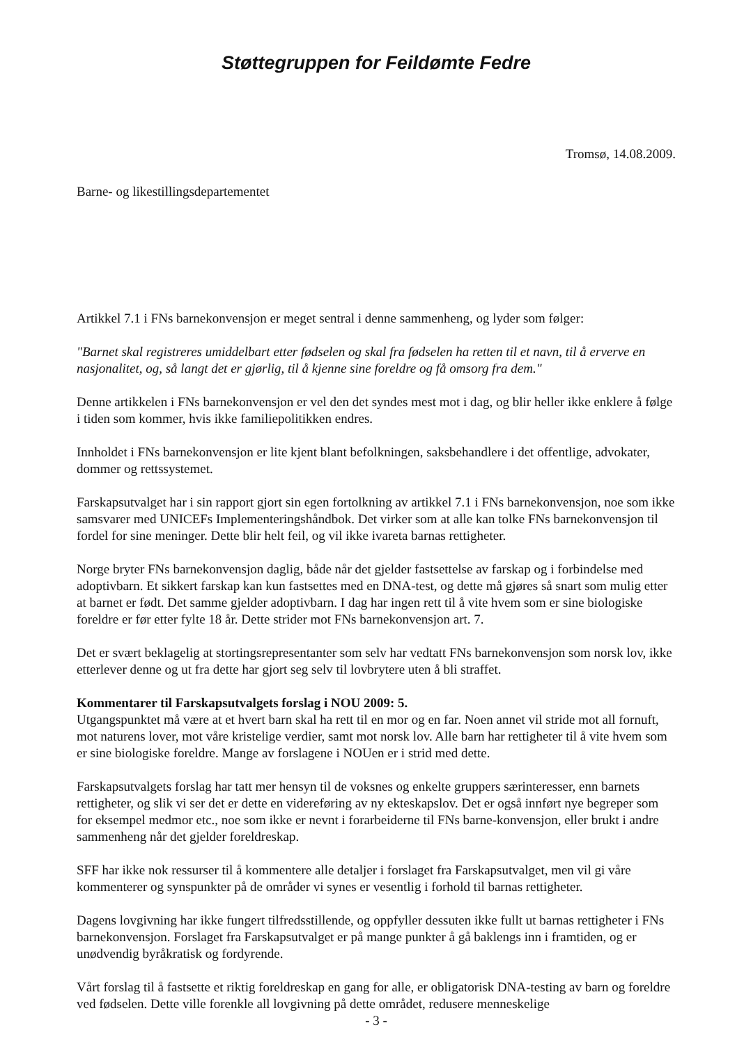Støttegruppen for Feildømte Fedre
Tromsø, 14.08.2009.
Barne- og likestillingsdepartementet
Artikkel 7.1 i FNs barnekonvensjon er meget sentral i denne sammenheng, og lyder som følger:
"Barnet skal registreres umiddelbart etter fødselen og skal fra fødselen ha retten til et navn, til å erverve en nasjonalitet, og, så langt det er gjørlig, til å kjenne sine foreldre og få omsorg fra dem."
Denne artikkelen i FNs barnekonvensjon er vel den det syndes mest mot i dag, og blir heller ikke enklere å følge i tiden som kommer, hvis ikke familiepolitikken endres.
Innholdet i FNs barnekonvensjon er lite kjent blant befolkningen, saksbehandlere i det offentlige, advokater, dommer og rettssystemet.
Farskapsutvalget har i sin rapport gjort sin egen fortolkning av artikkel 7.1 i FNs barnekonvensjon, noe som ikke samsvarer med UNICEFs Implementeringshåndbok. Det virker som at alle kan tolke FNs barnekonvensjon til fordel for sine meninger. Dette blir helt feil, og vil ikke ivareta barnas rettigheter.
Norge bryter FNs barnekonvensjon daglig, både når det gjelder fastsettelse av farskap og i forbindelse med adoptivbarn. Et sikkert farskap kan kun fastsettes med en DNA-test, og dette må gjøres så snart som mulig etter at barnet er født. Det samme gjelder adoptivbarn. I dag har ingen rett til å vite hvem som er sine biologiske foreldre er før etter fylte 18 år. Dette strider mot FNs barnekonvensjon art. 7.
Det er svært beklagelig at stortingsrepresentanter som selv har vedtatt FNs barnekonvensjon som norsk lov, ikke etterlever denne og ut fra dette har gjort seg selv til lovbrytere uten å bli straffet.
Kommentarer til Farskapsutvalgets forslag i NOU 2009: 5.
Utgangspunktet må være at et hvert barn skal ha rett til en mor og en far. Noen annet vil stride mot all fornuft, mot naturens lover, mot våre kristelige verdier, samt mot norsk lov. Alle barn har rettigheter til å vite hvem som er sine biologiske foreldre. Mange av forslagene i NOUen er i strid med dette.
Farskapsutvalgets forslag har tatt mer hensyn til de voksnes og enkelte gruppers særinteresser, enn barnets rettigheter, og slik vi ser det er dette en videreføring av ny ekteskapslov. Det er også innført nye begreper som for eksempel medmor etc., noe som ikke er nevnt i forarbeiderne til FNs barne-konvensjon, eller brukt i andre sammenheng når det gjelder foreldreskap.
SFF har ikke nok ressurser til å kommentere alle detaljer i forslaget fra Farskapsutvalget, men vil gi våre kommenterer og synspunkter på de områder vi synes er vesentlig i forhold til barnas rettigheter.
Dagens lovgivning har ikke fungert tilfredsstillende, og oppfyller dessuten ikke fullt ut barnas rettigheter i FNs barnekonvensjon. Forslaget fra Farskapsutvalget er på mange punkter å gå baklengs inn i framtiden, og er unødvendig byråkratisk og fordyrende.
Vårt forslag til å fastsette et riktig foreldreskap en gang for alle, er obligatorisk DNA-testing av barn og foreldre ved fødselen. Dette ville forenkle all lovgivning på dette området, redusere menneskelige
- 3 -